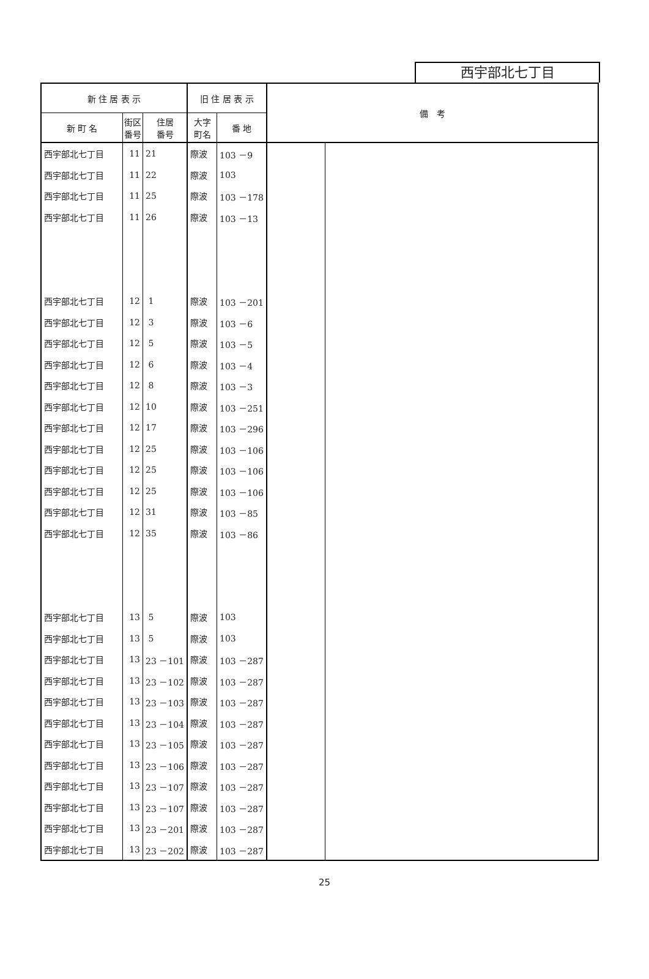西宇部北七丁目
| 新 住 居 表 示 | | | 旧 住 居 表 示 | | 備 考 | |
| --- | --- | --- | --- | --- | --- | --- |
| 新 町 名 | 街区 番号 | 住居 番号 | 大字 町名 | 番 地 | | |
| 西宇部北七丁目 | 11 | 21 | 際波 | 103 －9 | | |
| 西宇部北七丁目 | 11 | 22 | 際波 | 103 | | |
| 西宇部北七丁目 | 11 | 25 | 際波 | 103 －178 | | |
| 西宇部北七丁目 | 11 | 26 | 際波 | 103 －13 | | |
| 西宇部北七丁目 | 12 | 1 | 際波 | 103 －201 | | |
| 西宇部北七丁目 | 12 | 3 | 際波 | 103 －6 | | |
| 西宇部北七丁目 | 12 | 5 | 際波 | 103 －5 | | |
| 西宇部北七丁目 | 12 | 6 | 際波 | 103 －4 | | |
| 西宇部北七丁目 | 12 | 8 | 際波 | 103 －3 | | |
| 西宇部北七丁目 | 12 | 10 | 際波 | 103 －251 | | |
| 西宇部北七丁目 | 12 | 17 | 際波 | 103 －296 | | |
| 西宇部北七丁目 | 12 | 25 | 際波 | 103 －106 | | |
| 西宇部北七丁目 | 12 | 25 | 際波 | 103 －106 | | |
| 西宇部北七丁目 | 12 | 25 | 際波 | 103 －106 | | |
| 西宇部北七丁目 | 12 | 31 | 際波 | 103 －85 | | |
| 西宇部北七丁目 | 12 | 35 | 際波 | 103 －86 | | |
| 西宇部北七丁目 | 13 | 5 | 際波 | 103 | | |
| 西宇部北七丁目 | 13 | 5 | 際波 | 103 | | |
| 西宇部北七丁目 | 13 | 23 －101 | 際波 | 103 －287 | | |
| 西宇部北七丁目 | 13 | 23 －102 | 際波 | 103 －287 | | |
| 西宇部北七丁目 | 13 | 23 －103 | 際波 | 103 －287 | | |
| 西宇部北七丁目 | 13 | 23 －104 | 際波 | 103 －287 | | |
| 西宇部北七丁目 | 13 | 23 －105 | 際波 | 103 －287 | | |
| 西宇部北七丁目 | 13 | 23 －106 | 際波 | 103 －287 | | |
| 西宇部北七丁目 | 13 | 23 －107 | 際波 | 103 －287 | | |
| 西宇部北七丁目 | 13 | 23 －107 | 際波 | 103 －287 | | |
| 西宇部北七丁目 | 13 | 23 －201 | 際波 | 103 －287 | | |
| 西宇部北七丁目 | 13 | 23 －202 | 際波 | 103 －287 | | |
25